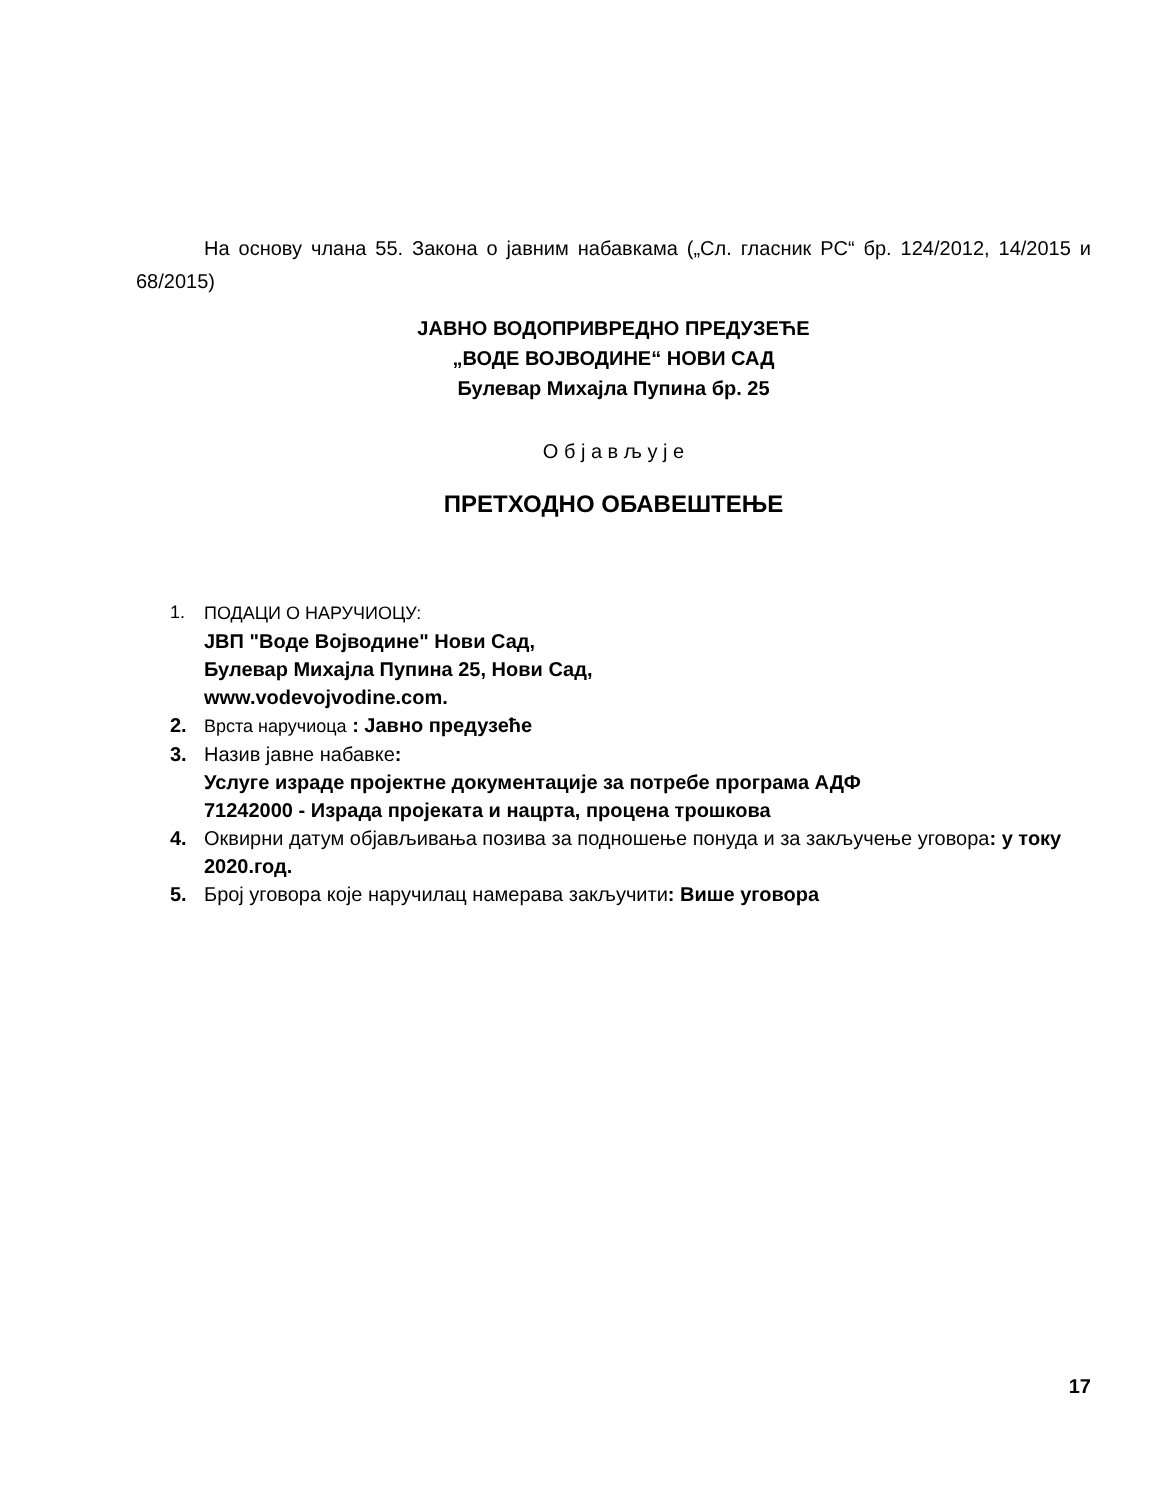На основу члана 55. Закона о јавним набавкама („Сл. гласник РС“ бр. 124/2012, 14/2015 и 68/2015)
ЈАВНО ВОДОПРИВРЕДНО ПРЕДУЗЕЋЕ
„ВОДЕ ВОЈВОДИНЕ“ НОВИ САД
Булевар Михајла Пупина бр. 25
О б ј а в љ у ј е
ПРЕТХОДНО ОБАВЕШТЕЊЕ
1. ПОДАЦИ О НАРУЧИОЦУ:
ЈВП "Воде Војводине" Нови Сад,
Булевар Михајла Пупина 25, Нови Сад,
www.vodevojvodine.com.
2. Врста наручиоца : Јавно предузеће
3. Назив јавне набавке:
Услуге израде пројектне документације за потребе програма АДФ
71242000 - Израда пројеката и нацрта, процена трошкова
4. Оквирни датум објављивања позива за подношење понуда и за закључење уговора: у току 2020.год.
5. Број уговора које наручилац намерава закључити: Више уговора
17